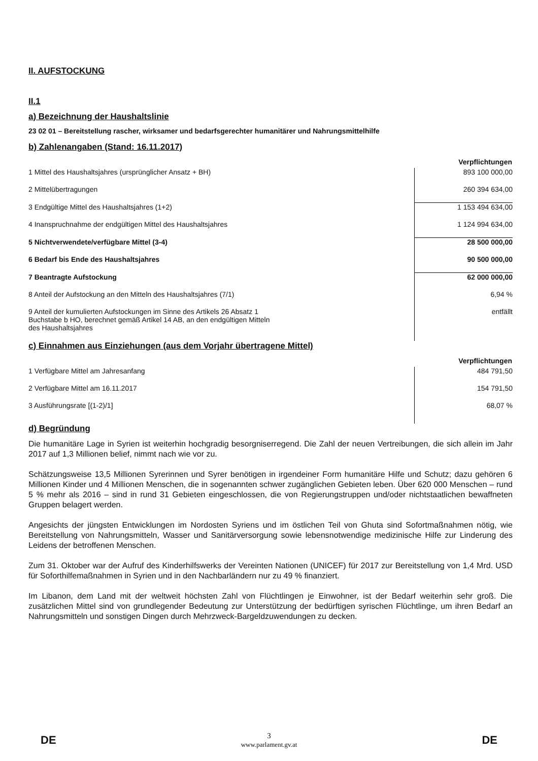II. AUFSTOCKUNG
II.1
a) Bezeichnung der Haushaltslinie
23 02 01 – Bereitstellung rascher, wirksamer und bedarfsgerechter humanitärer und Nahrungsmittelhilfe
b) Zahlenangaben (Stand: 16.11.2017)
| | Verpflichtungen |
| 1 Mittel des Haushaltsjahres (ursprünglicher Ansatz + BH) | 893 100 000,00 |
| 2 Mittelübertragungen | 260 394 634,00 |
| 3 Endgültige Mittel des Haushaltsjahres (1+2) | 1 153 494 634,00 |
| 4 Inanspruchnahme der endgültigen Mittel des Haushaltsjahres | 1 124 994 634,00 |
| 5 Nichtverwendete/verfügbare Mittel (3-4) | 28 500 000,00 |
| 6 Bedarf bis Ende des Haushaltsjahres | 90 500 000,00 |
| 7 Beantragte Aufstockung | 62 000 000,00 |
| 8 Anteil der Aufstockung an den Mitteln des Haushaltsjahres (7/1) | 6,94 % |
| 9 Anteil der kumulierten Aufstockungen im Sinne des Artikels 26 Absatz 1 Buchstabe b HO, berechnet gemäß Artikel 14 AB, an den endgültigen Mitteln des Haushaltsjahres | entfällt |
c) Einnahmen aus Einziehungen (aus dem Vorjahr übertragene Mittel)
| | Verpflichtungen |
| 1 Verfügbare Mittel am Jahresanfang | 484 791,50 |
| 2 Verfügbare Mittel am 16.11.2017 | 154 791,50 |
| 3 Ausführungsrate [(1-2)/1] | 68,07 % |
d) Begründung
Die humanitäre Lage in Syrien ist weiterhin hochgradig besorgniserregend. Die Zahl der neuen Vertreibungen, die sich allein im Jahr 2017 auf 1,3 Millionen belief, nimmt nach wie vor zu.
Schätzungsweise 13,5 Millionen Syrerinnen und Syrer benötigen in irgendeiner Form humanitäre Hilfe und Schutz; dazu gehören 6 Millionen Kinder und 4 Millionen Menschen, die in sogenannten schwer zugänglichen Gebieten leben. Über 620 000 Menschen – rund 5 % mehr als 2016 – sind in rund 31 Gebieten eingeschlossen, die von Regierungstruppen und/oder nichtstaatlichen bewaffneten Gruppen belagert werden.
Angesichts der jüngsten Entwicklungen im Nordosten Syriens und im östlichen Teil von Ghuta sind Sofortmaßnahmen nötig, wie Bereitstellung von Nahrungsmitteln, Wasser und Sanitärversorgung sowie lebensnotwendige medizinische Hilfe zur Linderung des Leidens der betroffenen Menschen.
Zum 31. Oktober war der Aufruf des Kinderhilfswerks der Vereinten Nationen (UNICEF) für 2017 zur Bereitstellung von 1,4 Mrd. USD für Soforthilfemaßnahmen in Syrien und in den Nachbarländern nur zu 49 % finanziert.
Im Libanon, dem Land mit der weltweit höchsten Zahl von Flüchtlingen je Einwohner, ist der Bedarf weiterhin sehr groß. Die zusätzlichen Mittel sind von grundlegender Bedeutung zur Unterstützung der bedürftigen syrischen Flüchtlinge, um ihren Bedarf an Nahrungsmitteln und sonstigen Dingen durch Mehrzweck-Bargeldzuwendungen zu decken.
DE
3
www.parlament.gv.at
DE